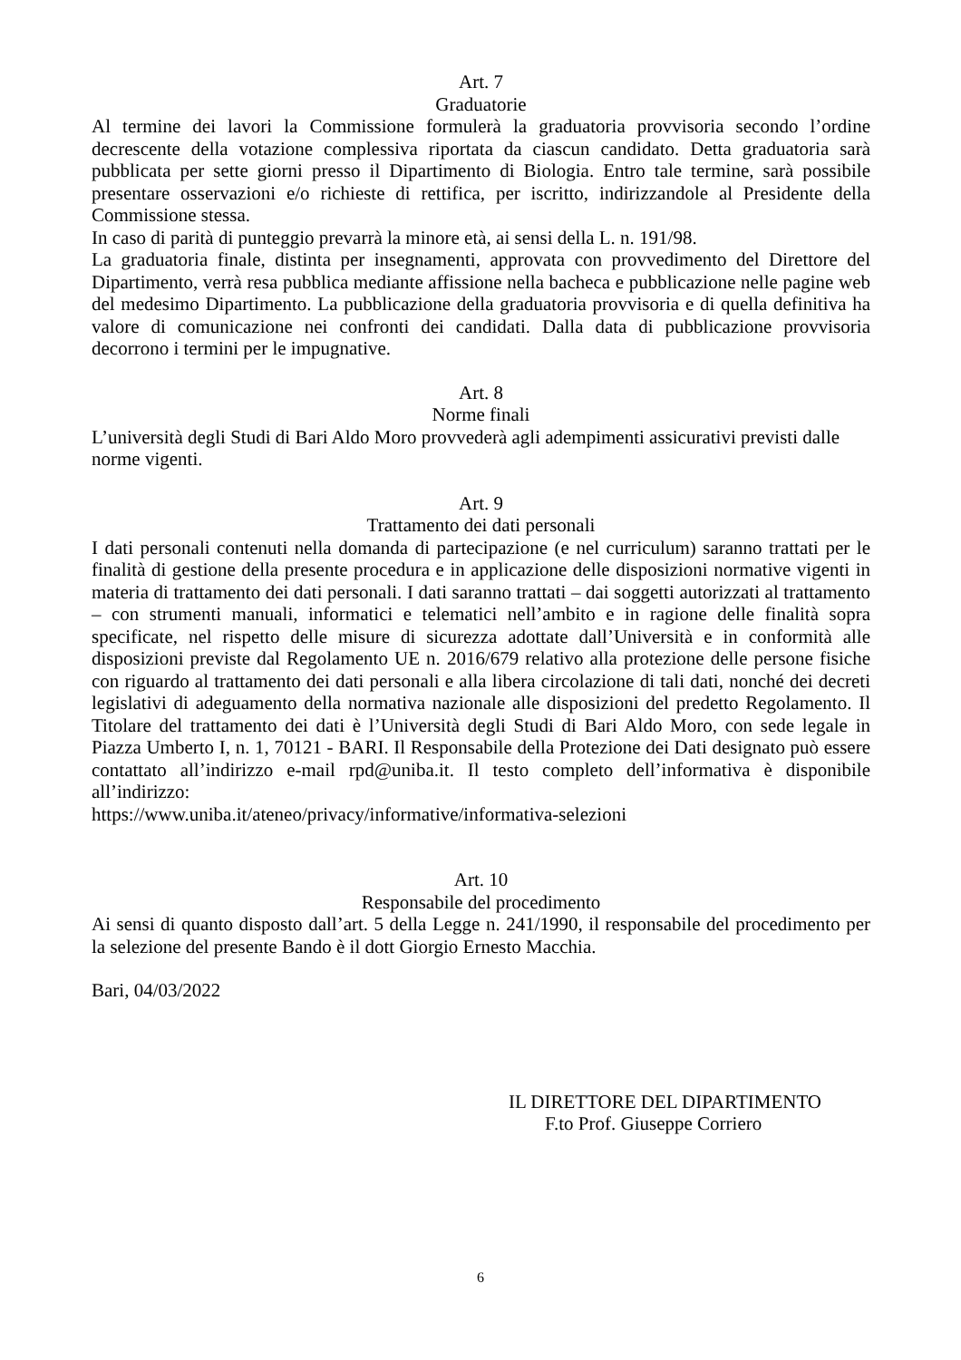Art. 7
Graduatorie
Al termine dei lavori la Commissione formulerà la graduatoria provvisoria secondo l’ordine decrescente della votazione complessiva riportata da ciascun candidato. Detta graduatoria sarà pubblicata per sette giorni presso il Dipartimento di Biologia. Entro tale termine, sarà possibile presentare osservazioni e/o richieste di rettifica, per iscritto, indirizzandole al Presidente della Commissione stessa.
In caso di parità di punteggio prevarrà la minore età, ai sensi della L. n. 191/98.
La graduatoria finale, distinta per insegnamenti, approvata con provvedimento del Direttore del Dipartimento, verrà resa pubblica mediante affissione nella bacheca e pubblicazione nelle pagine web del medesimo Dipartimento. La pubblicazione della graduatoria provvisoria e di quella definitiva ha valore di comunicazione nei confronti dei candidati. Dalla data di pubblicazione provvisoria decorrono i termini per le impugnative.
Art. 8
Norme finali
L’università degli Studi di Bari Aldo Moro provvederà agli adempimenti assicurativi previsti dalle norme vigenti.
Art. 9
Trattamento dei dati personali
I dati personali contenuti nella domanda di partecipazione (e nel curriculum) saranno trattati per le finalità di gestione della presente procedura e in applicazione delle disposizioni normative vigenti in materia di trattamento dei dati personali. I dati saranno trattati – dai soggetti autorizzati al trattamento – con strumenti manuali, informatici e telematici nell’ambito e in ragione delle finalità sopra specificate, nel rispetto delle misure di sicurezza adottate dall’Università e in conformità alle disposizioni previste dal Regolamento UE n. 2016/679 relativo alla protezione delle persone fisiche con riguardo al trattamento dei dati personali e alla libera circolazione di tali dati, nonché dei decreti legislativi di adeguamento della normativa nazionale alle disposizioni del predetto Regolamento. Il Titolare del trattamento dei dati è l’Università degli Studi di Bari Aldo Moro, con sede legale in Piazza Umberto I, n. 1, 70121 - BARI. Il Responsabile della Protezione dei Dati designato può essere contattato all’indirizzo e-mail rpd@uniba.it. Il testo completo dell’informativa è disponibile all’indirizzo:
https://www.uniba.it/ateneo/privacy/informative/informativa-selezioni
Art. 10
Responsabile del procedimento
Ai sensi di quanto disposto dall’art. 5 della Legge n. 241/1990, il responsabile del procedimento per la selezione del presente Bando è il dott Giorgio Ernesto Macchia.
Bari, 04/03/2022
IL DIRETTORE DEL DIPARTIMENTO
F.to Prof. Giuseppe Corriero
6